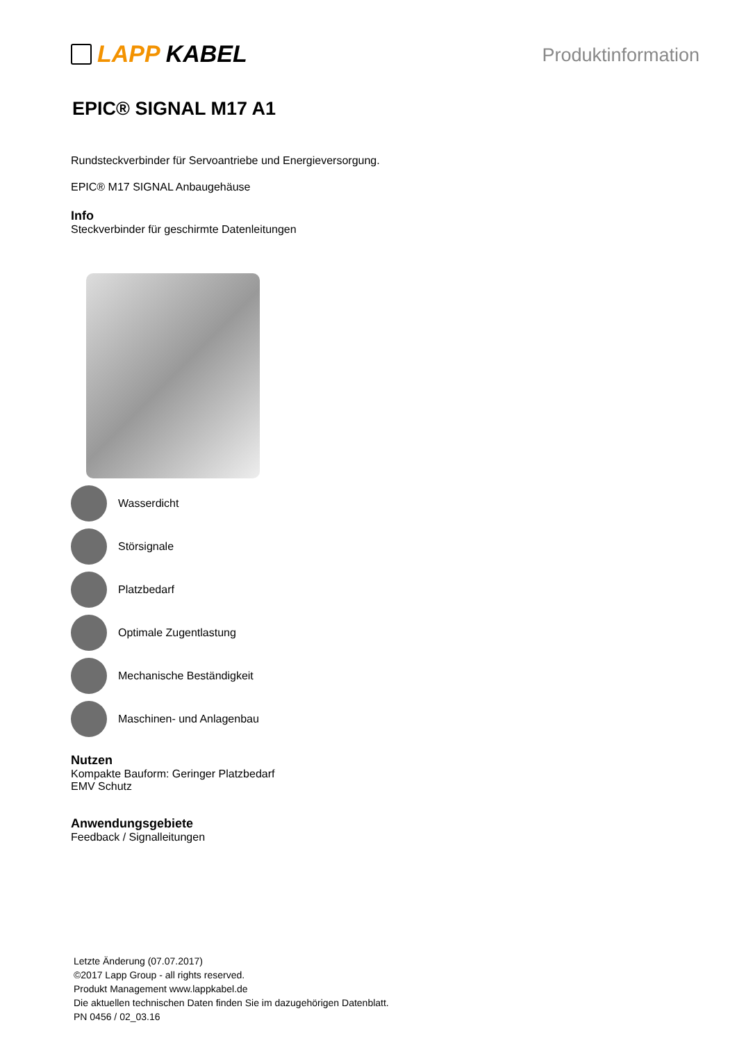LAPP KABEL
Produktinformation
EPIC® SIGNAL M17 A1
Rundsteckverbinder für Servoantriebe und Energieversorgung.
EPIC® M17 SIGNAL Anbaugehäuse
Info
Steckverbinder für geschirmte Datenleitungen
Wasserdicht
Störsignale
Platzbedarf
Optimale Zugentlastung
Mechanische Beständigkeit
Maschinen- und Anlagenbau
Nutzen
Kompakte Bauform: Geringer Platzbedarf
EMV Schutz
Anwendungsgebiete
Feedback / Signalleitungen
Letzte Änderung (07.07.2017)
©2017 Lapp Group - all rights reserved.
Produkt Management www.lappkabel.de
Die aktuellen technischen Daten finden Sie im dazugehörigen Datenblatt.
PN 0456 / 02_03.16